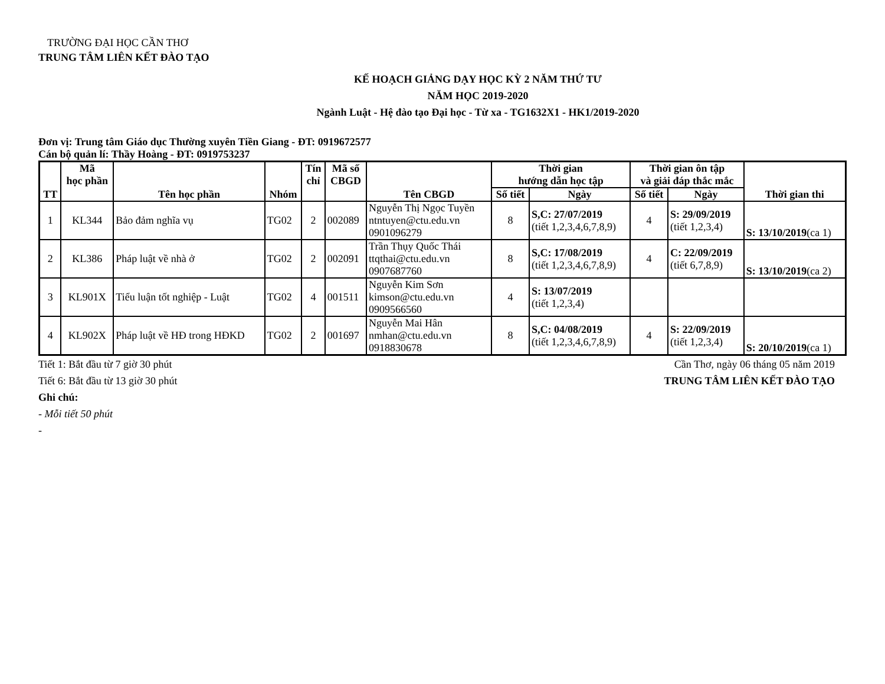TRƯỜNG ĐẠI HỌC CẦN THƠ
TRUNG TÂM LIÊN KẾT ĐÀO TẠO
KẾ HOẠCH GIẢNG DẠY HỌC KỲ 2 NĂM THỨ TƯ
NĂM HỌC 2019-2020
Ngành Luật - Hệ đào tạo Đại học - Từ xa - TG1632X1 - HK1/2019-2020
Đơn vị: Trung tâm Giáo dục Thường xuyên Tiền Giang - ĐT: 0919672577
Cán bộ quản lí: Thầy Hoàng - ĐT: 0919753237
| TT | Mã học phần | Tên học phần | Nhóm | Tín chỉ | Mã số CBGD | Tên CBGD | Thời gian hướng dẫn học tập | | Thời gian ôn tập và giải đáp thắc mắc | | Thời gian thi |
| --- | --- | --- | --- | --- | --- | --- | --- | --- | --- | --- | --- |
| | | | | | | | Số tiết | Ngày | Số tiết | Ngày | |
| 1 | KL344 | Bảo đảm nghĩa vụ | TG02 | 2 | 002089 | Nguyễn Thị Ngọc Tuyền ntntuyen@ctu.edu.vn 0901096279 | 8 | S,C: 27/07/2019 (tiết 1,2,3,4,6,7,8,9) | 4 | S: 29/09/2019 (tiết 1,2,3,4) | S: 13/10/2019 (ca 1) |
| 2 | KL386 | Pháp luật về nhà ở | TG02 | 2 | 002091 | Trần Thụy Quốc Thái ttqthai@ctu.edu.vn 0907687760 | 8 | S,C: 17/08/2019 (tiết 1,2,3,4,6,7,8,9) | 4 | C: 22/09/2019 (tiết 6,7,8,9) | S: 13/10/2019 (ca 2) |
| 3 | KL901X | Tiểu luận tốt nghiệp - Luật | TG02 | 4 | 001511 | Nguyễn Kim Sơn kimson@ctu.edu.vn 0909566560 | 4 | S: 13/07/2019 (tiết 1,2,3,4) | | | |
| 4 | KL902X | Pháp luật về HĐ trong HĐKD | TG02 | 2 | 001697 | Nguyễn Mai Hân nmhan@ctu.edu.vn 0918830678 | 8 | S,C: 04/08/2019 (tiết 1,2,3,4,6,7,8,9) | 4 | S: 22/09/2019 (tiết 1,2,3,4) | S: 20/10/2019 (ca 1) |
Tiết 1: Bắt đầu từ 7 giờ 30 phút Cần Thơ, ngày 06 tháng 05 năm 2019
Tiết 6: Bắt đầu từ 13 giờ 30 phút TRUNG TÂM LIÊN KẾT ĐÀO TẠO
Ghi chú:
- Mỗi tiết 50 phút
-